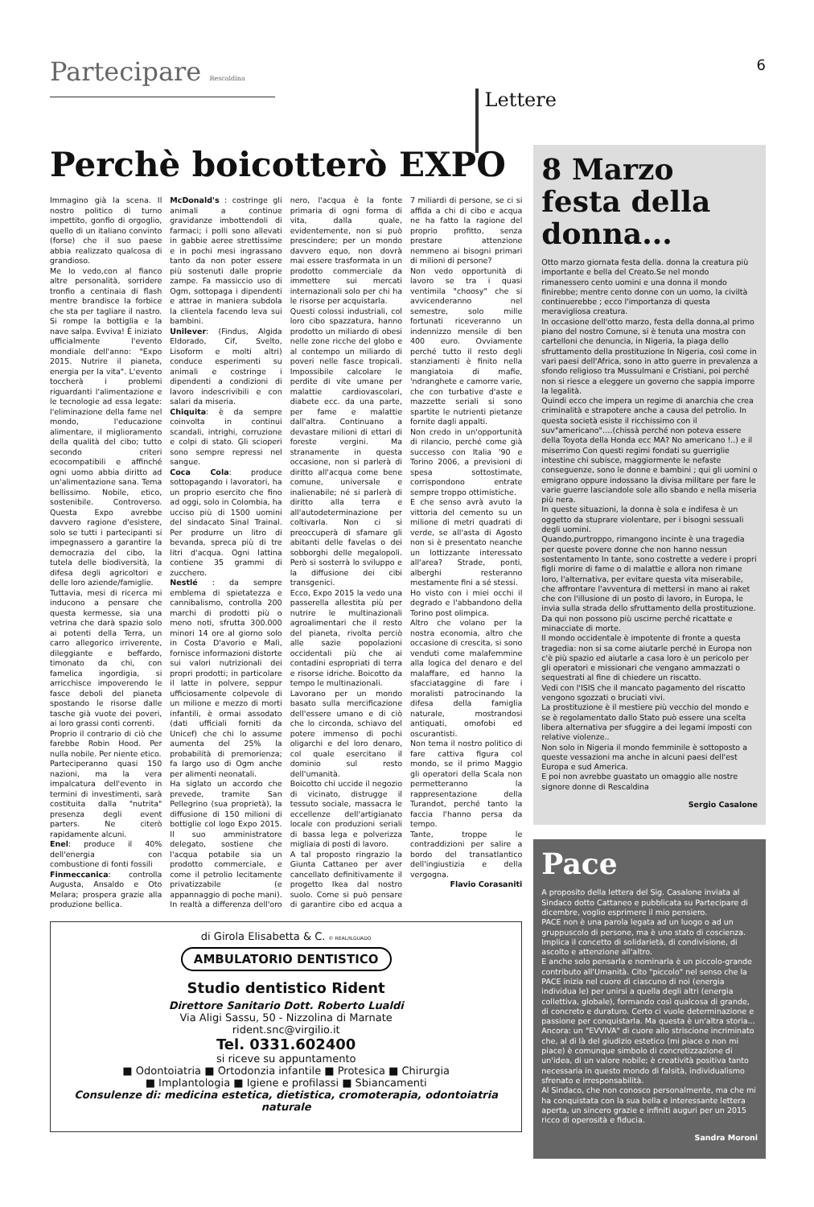Partecipare Rescaldina
Lettere
6
Perchè boicotterò EXPO
Immagino già la scena. Il nostro politico di turno impettito, gonfio di orgoglio, quello di un italiano convinto (forse) che il suo paese abbia realizzato qualcosa di grandioso.
Me lo vedo,con al fianco altre personalità, sorridere tronfio a centinaia di flash mentre brandisce la forbice che sta per tagliare il nastro. Si rompe la bottiglia e la nave salpa. Evviva! È iniziato ufficialmente l'evento mondiale dell'anno: "Expo 2015. Nutrire il pianeta, energia per la vita". L'evento toccherà i problemi riguardanti l'alimentazione e le tecnologie ad essa legate: l'eliminazione della fame nel mondo, l'educazione alimentare, il miglioramento della qualità del cibo; tutto secondo criteri ecocompatibili e affinché ogni uomo abbia diritto ad un'alimentazione sana. Tema bellissimo. Nobile, etico, sostenibile. Controverso. Questa Expo avrebbe davvero ragione d'esistere, solo se tutti i partecipanti si impegnassero a garantire la democrazia del cibo, la tutela delle biodiversità, la difesa degli agricoltori e delle loro aziende/famiglie.
Tuttavia, mesi di ricerca mi inducono a pensare che questa kermesse, sia una vetrina che darà spazio solo ai potenti della Terra, un carro allegorico irriverente, dileggiante e beffardo, timonato da chi, con famelica ingordigia, si arricchisce impoverendo le fasce deboli del pianeta spostando le risorse dalle tasche già vuote dei poveri, ai loro grassi conti correnti.
Proprio il contrario di ciò che farebbe Robin Hood. Per nulla nobile. Per niente etico.
Parteciperanno quasi 150 nazioni, ma la vera impalcatura dell'evento in termini di investimenti, sarà costituita dalla "nutrita" presenza degli event parters. Ne citerò rapidamente alcuni.
Enel: produce il 40% dell'energia con combustione di fonti fossili
Finmeccanica: controlla Augusta, Ansaldo e Oto Melara; prospera grazie alla produzione bellica.
McDonald's : costringe gli animali a continue gravidanze imbottendoli di farmaci; i polli sono allevati in gabbie aeree strettissime e in pochi mesi ingrassano tanto da non poter essere più sostenuti dalle proprie zampe. Fa massiccio uso di Ogm, sottopaga i dipendenti e attrae in maniera subdola la clientela facendo leva sui bambini.
Unilever: (Findus, Algida Eldorado, Cif, Svelto, Lisoform e molti altri) conduce esperimenti su animali e costringe i dipendenti a condizioni di lavoro indescrivibili e con salari da miseria.
Chiquita: è da sempre coinvolta in continui scandali, intrighi, corruzione e colpi di stato. Gli scioperi sono sempre repressi nel sangue.
Coca Cola: produce sottopagando i lavoratori, ha un proprio esercito che fino ad oggi, solo in Colombia, ha ucciso più di 1500 uomini del sindacato Sinal Trainal. Per produrre un litro di bevanda, spreca più di tre litri d'acqua. Ogni lattina contiene 35 grammi di zucchero.
Nestlé : da sempre emblema di spietatezza e cannibalismo, controlla 200 marchi di prodotti più o meno noti, sfrutta 300.000 minori 14 ore al giorno solo in Costa D'avorio e Malì, fornisce informazioni distorte sui valori nutrizionali dei propri prodotti; in particolare il latte in polvere, seppur ufficiosamente colpevole di un milione e mezzo di morti infantili, è ormai assodato (dati ufficiali forniti da Unicef) che chi lo assume aumenta del 25% la probabilità di premorienza; fa largo uso di Ogm anche per alimenti neonatali.
Ha siglato un accordo che prevede, tramite San Pellegrino (sua proprietà), la diffusione di 150 milioni di bottiglie col logo Expo 2015. Il suo amministratore delegato, sostiene che l'acqua potabile sia un prodotto commerciale, e come il petrolio lecitamente privatizzabile (e appannaggio di poche mani). In realtà a differenza dell'oro nero, l'acqua è la fonte primaria di ogni forma di vita, dalla quale, evidentemente, non si può prescindere; per un mondo davvero equo, non dovrà mai essere trasformata in un prodotto commerciale da immettere sui mercati internazionali solo per chi ha le risorse per acquistarla.
Questi colossi industriali, col loro cibo spazzatura, hanno prodotto un miliardo di obesi nelle zone ricche del globo e al contempo un miliardo di poveri nelle fasce tropicali. Impossibile calcolare le perdite di vite umane per malattie cardiovascolari, diabete ecc. da una parte, per fame e malattie dall'altra. Continuano a devastare milioni di ettari di foreste vergini. Ma stranamente in questa occasione, non si parlerà di diritto all'acqua come bene comune, universale e inalienabile; né si parlerà di diritto alla terra e all'autodeterminazione per coltivarla. Non ci si preoccuperà di sfamare gli abitanti delle favelas o dei sobborghi delle megalopoli. Però si sosterrà lo sviluppo e la diffusione dei cibi transgenici.
Ecco, Expo 2015 la vedo una passerella allestita più per nutrire le multinazionali agroalimentari che il resto del pianeta, rivolta perciò alle sazie popolazioni occidentali più che ai contadini espropriati di terra e risorse idriche. Boicotto da tempo le multinazionali.
Lavorano per un mondo basato sulla mercificazione dell'essere umano e di ciò che lo circonda, schiavo del potere immenso di pochi oligarchi e del loro denaro, col quale esercitano il dominio sul resto dell'umanità.
Boicotto chi uccide il negozio di vicinato, distrugge il tessuto sociale, massacra le eccellenze dell'artigianato locale con produzioni seriali di bassa lega e polverizza migliaia di posti di lavoro.
A tal proposto ringrazio la Giunta Cattaneo per aver cancellato definitivamente il progetto Ikea dal nostro suolo. Come si può pensare di garantire cibo ed acqua a 7 miliardi di persone, se ci si affida a chi di cibo e acqua ne ha fatto la ragione del proprio profitto, senza prestare attenzione nemmeno ai bisogni primari di milioni di persone?
Non vedo opportunità di lavoro se tra i quasi ventimila "choosy" che si avvicenderanno nel semestre, solo mille fortunati riceveranno un indennizzo mensile di ben 400 euro. Ovviamente perché tutto il resto degli stanziamenti è finito nella mangiatoia di mafie, 'ndranghete e camorre varie, che con turbative d'aste e mazzette seriali si sono spartite le nutrienti pietanze fornite dagli appalti.
Non credo in un'opportunità di rilancio, perché come già successo con Italia '90 e Torino 2006, a previsioni di spesa sottostimate, corrispondono entrate sempre troppo ottimistiche.
E che senso avrà avuto la vittoria del cemento su un milione di metri quadrati di verde, se all'asta di Agosto non si è presentato neanche un lottizzante interessato all'area? Strade, ponti, alberghi resteranno mestamente fini a sé stessi.
Ho visto con i miei occhi il degrado e l'abbandono della Torino post olimpica.
Altro che volano per la nostra economia, altro che occasione di crescita, si sono venduti come malafemmine alla logica del denaro e del malaffare, ed hanno la sfacciataggine di fare i moralisti patrocinando la difesa della famiglia naturale, mostrandosi antiquati, omofobi ed oscurantisti.
Non tema il nostro politico di fare cattiva figura col mondo, se il primo Maggio gli operatori della Scala non permetteranno la rappresentazione della Turandot, perché tanto la faccia l'hanno persa da tempo.
Tante, troppe le contraddizioni per salire a bordo del transatlantico dell'ingiustizia e della vergogna.
Flavio Corasaniti
di Girola Elisabetta & C. © REAL/ILGUADO
AMBULATORIO DENTISTICO
Studio dentistico Rident
Direttore Sanitario Dott. Roberto Lualdi
Via Aligi Sassu, 50 - Nizzolina di Marnate
rident.snc@virgilio.it
Tel. 0331.602400
si riceve su appuntamento
■ Odontoiatria ■ Ortodonzia infantile ■ Protesica ■ Chirurgia
■ Implantologia ■ Igiene e profilassi ■ Sbiancamenti
Consulenze di: medicina estetica, dietistica, cromoterapia, odontoiatria naturale
8 Marzo festa della donna...
Otto marzo giornata festa della. donna la creatura più importante e bella del Creato.Se nel mondo rimanessero cento uomini e una donna il mondo finirebbe; mentre cento donne con un uomo, la civiltà continuerebbe ; ecco l'importanza di questa meravigliosa creatura.
In occasione dell'otto marzo, festa della donna,al primo piano del nostro Comune, si è tenuta una mostra con cartelloni che denuncia, in Nigeria, la piaga dello sfruttamento della prostituzione In Nigeria, così come in vari paesi dell'Africa, sono in atto guerre in prevalenza a sfondo religioso tra Mussulmani e Cristiani, poi perché non si riesce a eleggere un governo che sappia imporre la legalità.
Quindi ecco che impera un regime di anarchia che crea criminalità e strapotere anche a causa del petrolio. In questa società esiste il ricchissimo con il suv"americano"….(chissà perché non poteva essere della Toyota della Honda ecc MA? No americano !..) e il miserrimo Con questi regimi fondati su guerriglie intestine chi subisce, maggiormente le nefaste conseguenze, sono le donne e bambini ; qui gli uomini o emigrano oppure indossano la divisa militare per fare le varie guerre lasciandole sole allo sbando e nella miseria più nera.
In queste situazioni, la donna è sola e indifesa è un oggetto da stuprare violentare, per i bisogni sessuali degli uomini.
Quando,purtroppo, rimangono incinte è una tragedia per queste povere donne che non hanno nessun sostentamento In tante, sono costrette a vedere i propri figli morire di fame o di malattie e allora non rimane loro, l'alternativa, per evitare questa vita miserabile, che affrontare l'avventura di mettersi in mano ai raket che con l'illusione di un posto di lavoro, in Europa, le invia sulla strada dello sfruttamento della prostituzione.
Da qui non possono più uscirne perché ricattate e minacciate di morte.
Il mondo occidentale è impotente di fronte a questa tragedia: non si sa come aiutarle perché in Europa non c'è più spazio ed aiutarle a casa loro è un pericolo per gli operatori e missionari che vengano ammazzati o sequestrati al fine di chiedere un riscatto.
Vedi con l'ISIS che il mancato pagamento del riscatto vengono sgozzati o bruciati vivi.
La prostituzione è il mestiere più vecchio del mondo e se è regolamentato dallo Stato può essere una scelta libera alternativa per sfuggire a dei legami imposti con relative violenze..
Non solo in Nigeria il mondo femminile è sottoposto a queste vessazioni ma anche in alcuni paesi dell'est Europa e sud America.
E poi non avrebbe guastato un omaggio alle nostre signore donne di Rescaldina
Sergio Casalone
Pace
A proposito della lettera del Sig. Casalone inviata al Sindaco dotto Cattaneo e pubblicata su Partecipare di dicembre, voglio esprimere il mio pensiero.
PACE non è una parola legata ad un luogo o ad un gruppuscolo di persone, ma è uno stato di coscienza. Implica il concetto di solidarietà, di condivisione, di ascolto e attenzione all'altro.
E anche solo pensarla e nominarla è un piccolo-grande contributo all'Umanità. Cito "piccolo" nel senso che la PACE inizia nel cuore di ciascuno di noi (energia individua le) per unirsi a quella degli altri (energia collettiva, globale), formando così qualcosa di grande, di concreto e duraturo. Certo ci vuole determinazione e passione per conquistarla. Ma questa è un'altra storia...
Ancora: un "EVVIVA" di cuore allo striscione incriminato che, al di là del giudizio estetico (mi piace o non mi piace) è comunque simbolo di concretizzazione di un'idea, di un valore nobile; è creatività positiva tanto necessaria in questo mondo di falsità, individualismo sfrenato e irresponsabilità.
Al Sindaco, che non conosco personalmente, ma che mi ha conquistata con la sua bella e interessante lettera aperta, un sincero grazie e infiniti auguri per un 2015 ricco di operosità e fiducia.
Sandra Moroni